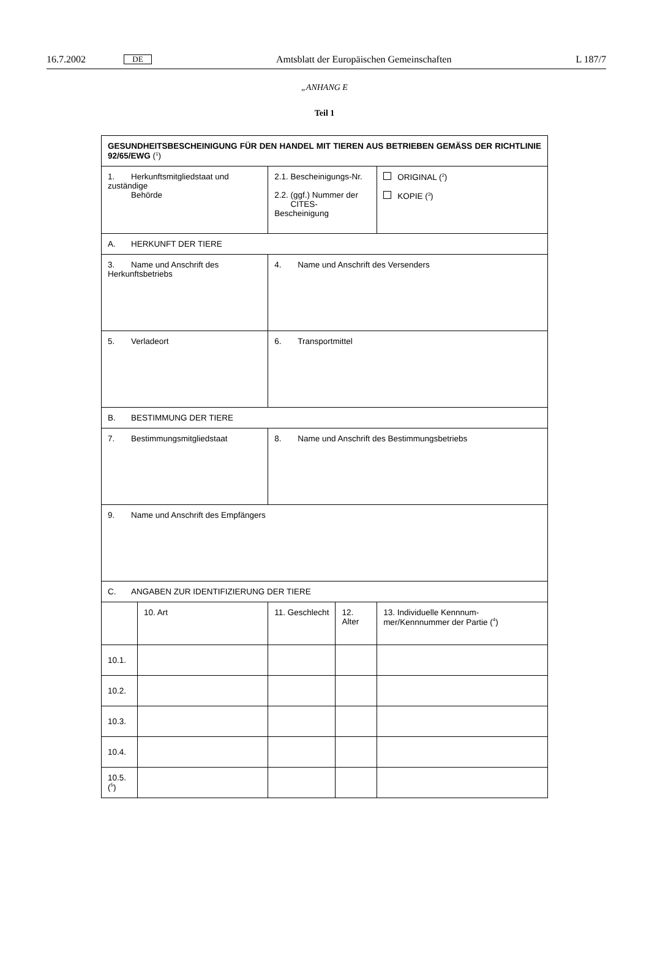16.7.2002 DE Amtsblatt der Europäischen Gemeinschaften L 187/7
„ANHANG E
Teil 1
| GESUNDHEITSBESCHEINIGUNG FÜR DEN HANDEL MIT TIEREN AUS BETRIEBEN GEMÄSS DER RICHTLINIE 92/65/EWG (<sup>1</sup>) | | | | |
| 1. Herkunftsmitgliedstaat und zuständige Behörde | | 2.1. Bescheinigungs-Nr. 2.2. (ggf.) Nummer der CITES-Bescheinigung | | ORIGINAL (<sup>2</sup>) KOPIE (<sup>3</sup>) |
| A. HERKUNFT DER TIERE | | | | |
| 3. Name und Anschrift des Herkunftsbetriebs | | 4. Name und Anschrift des Versenders | | |
| 5. Verladeort | | 6. Transportmittel | | |
| B. BESTIMMUNG DER TIERE | | | | |
| 7. Bestimmungsmitgliedstaat | | 8. Name und Anschrift des Bestimmungsbetriebs | | |
| 9. Name und Anschrift des Empfängers | | | | |
| C. ANGABEN ZUR IDENTIFIZIERUNG DER TIERE | | | | |
| | 10. Art | 11. Geschlecht | 12. Alter | 13. Individuelle Kennnum-mer/Kennnummer der Partie (<sup>4</sup>) |
| 10.1. | | | | |
| 10.2. | | | | |
| 10.3. | | | | |
| 10.4. | | | | |
| 10.5. (<sup>5</sup>) | | | | |